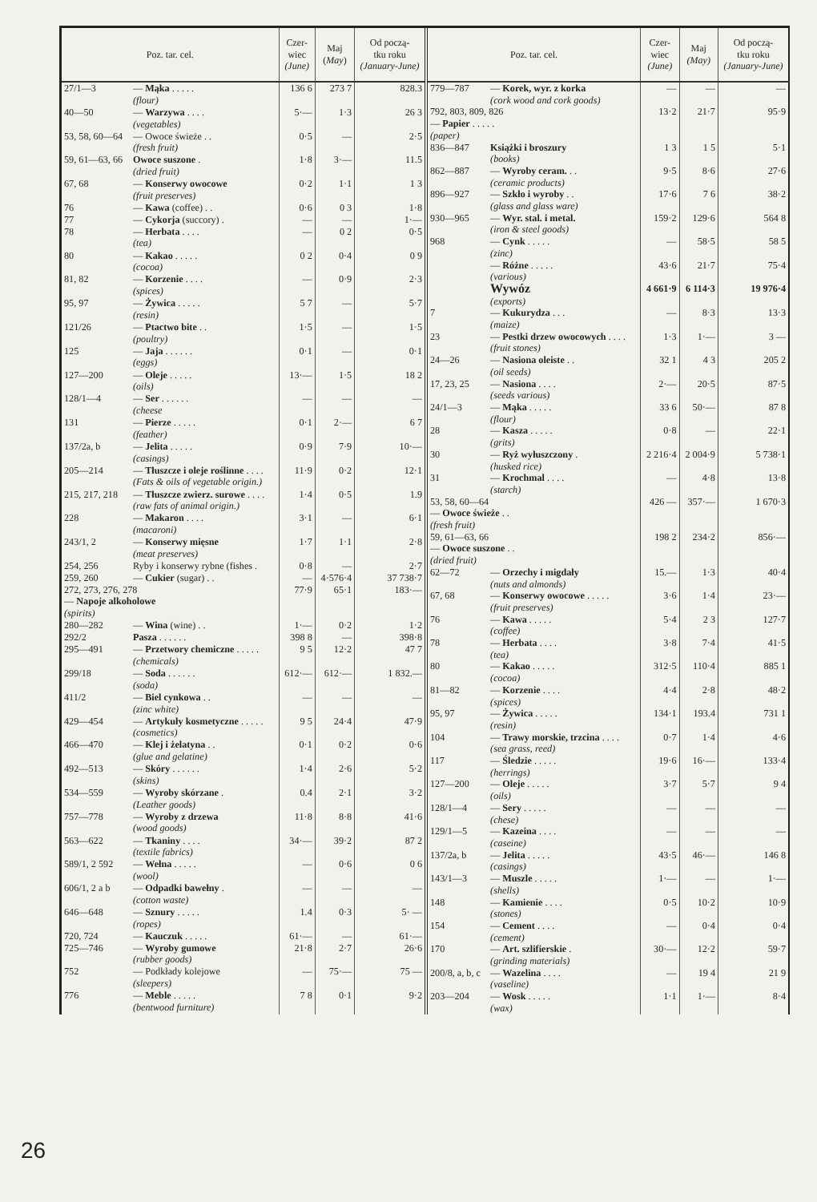| Poz. tar. cel. | | Czer- wiec (June) | Maj ( May ) | Od począ- tku roku (January-June) |
| --- | --- | --- | --- | --- |
| 27/1—3 | — Mąka . . . . . (flour) | 136 6 | 273 7 | 828.3 |
| 40—50 | — Warzywa . . . . (vegetables) | 5·— | 1·3 | 26 3 |
| 53, 58, 60—64 | — Owoce świeże . . (fresh fruit) | 0·5 | — | 2·5 |
| 59, 61—63, 66 | Owoce suszone . (dried fruit) | 1·8 | 3·— | 11.5 |
| 67, 68 | — Konserwy owocowe (fruit preserves) | 0·2 | 1·1 | 1 3 |
| 76 | — Kawa (coffee) . . | 0·6 | 0 3 | 1·8 |
| 77 | — Cykorja (succory) . | — | — | 1·— |
| 78 | — Herbata . . . . (tea) | — | 0 2 | 0·5 |
| 80 | — Kakao . . . . . (cocoa) | 0 2 | 0·4 | 0 9 |
| 81, 82 | — Korzenie . . . . (spices) | — | 0·9 | 2·3 |
| 95, 97 | — Żywica . . . . . (resin) | 5 7 | — | 5·7 |
| 121/26 | — Ptactwo bite . . (poultry) | 1·5 | — | 1·5 |
| 125 | — Jaja . . . . . . (eggs) | 0·1 | — | 0·1 |
| 127—200 | — Oleje . . . . . (oils) | 13·— | 1·5 | 18 2 |
| 128/1—4 | — Ser . . . . . . (cheese | — | — | — |
| 131 | — Pierze . . . . . (feather) | 0·1 | 2·— | 6 7 |
| 137/2a, b | — Jelita . . . . . (casings) | 0·9 | 7·9 | 10·— |
| 205—214 | — Tłuszcze i oleje roślinne . . . . (Fats & oils of vegetable origin.) | 11·9 | 0·2 | 12·1 |
| 215, 217, 218 | — Tłuszcze zwierz. surowe . . . . (raw fats of animal origin.) | 1·4 | 0·5 | 1.9 |
| 228 | — Makaron . . . . (macaroni) | 3·1 | — | 6·1 |
| 243/1, 2 | — Konserwy mięsne (meat preserves) | 1·7 | 1·1 | 2·8 |
| 254, 256 | Ryby i konserwy rybne (fishes . | 0·8 | — | 2·7 |
| 259, 260 | — Cukier (sugar) . . | — | 4·576·4 | 37 738·7 |
| 272, 273, 276, 278 — Napoje alkoholowe (spirits) | | 77·9 | 65·1 | 183·— |
| 280—282 | — Wina (wine) . . | 1·— | 0·2 | 1·2 |
| 292/2 | Pasza . . . . . . | 398 8 | — | 398·8 |
| 295—491 | — Przetwory chemiczne . . . . . (chemicals) | 9 5 | 12·2 | 47 7 |
| 299/18 | — Soda . . . . . . (soda) | 612·— | 612·— | 1 832.— |
| 411/2 | — Biel cynkowa . . (zinc white) | — | — | — |
| 429—454 | — Artykuły kosmetyczne . . . . . (cosmetics) | 9 5 | 24·4 | 47·9 |
| 466—470 | — Klej i żelatyna . . (glue and gelatine) | 0·1 | 0·2 | 0·6 |
| 492—513 | — Skóry . . . . . . (skins) | 1·4 | 2·6 | 5·2 |
| 534—559 | — Wyroby skórzane . (Leather goods) | 0.4 | 2·1 | 3·2 |
| 757—778 | — Wyroby z drzewa (wood goods) | 11·8 | 8·8 | 41·6 |
| 563—622 | — Tkaniny . . . . (textile fabrics) | 34·— | 39·2 | 87 2 |
| 589/1, 2 592 | — Wełna . . . . . (wool) | — | 0·6 | 0 6 |
| 606/1, 2 a b | — Odpadki bawełny . (cotton waste) | — | — | — |
| 646—648 | — Sznury . . . . . (ropes) | 1.4 | 0·3 | 5· — |
| 720, 724 | — Kauczuk . . . . . | 61·— | — | 61·— |
| 725—746 | — Wyroby gumowe (rubber goods) | 21·8 | 2·7 | 26·6 |
| 752 | — Podkłady kolejowe (sleepers) | — | 75·— | 75 — |
| 776 | — Meble . . . . . (bentwood furniture) | 7 8 | 0·1 | 9·2 |
| Poz. tar. cel. | | Czer- wiec (June) | Maj (May) | Od począ- tku roku (January-June) |
| --- | --- | --- | --- | --- |
| 779—787 | — Korek, wyr. z korka (cork wood and cork goods) | — | — | — |
| 792, 803, 809, 826 — Papier . . . . . (paper) | | 13·2 | 21·7 | 95·9 |
| 836—847 | Książki i broszury (books) | 1 3 | 1 5 | 5·1 |
| 862—887 | — Wyroby ceram. . . (ceramic products) | 9·5 | 8·6 | 27·6 |
| 896—927 | — Szkło i wyroby . . (glass and glass ware) | 17·6 | 7 6 | 38·2 |
| 930—965 | — Wyr. stal. i metal. (iron & steel goods) | 159·2 | 129·6 | 564 8 |
| 968 | — Cynk . . . . . (zinc) | — | 58·5 | 58 5 |
| | — Różne . . . . . (various) | 43·6 | 21·7 | 75·4 |
| | Wywóz (exports) | 4 661·9 | 6 114·3 | 19 976·4 |
| 7 | — Kukurydza . . . (maize) | — | 8·3 | 13·3 |
| 23 | — Pestki drzew owocowych . . . . (fruit stones) | 1·3 | 1·— | 3 — |
| 24—26 | — Nasiona oleiste . . (oil seeds) | 32 1 | 4 3 | 205 2 |
| 17, 23, 25 | — Nasiona . . . . (seeds various) | 2·— | 20·5 | 87·5 |
| 24/1—3 | — Mąka . . . . . (flour) | 33 6 | 50·— | 87 8 |
| 28 | — Kasza . . . . . (grits) | 0·8 | — | 22·1 |
| 30 | — Ryż wyłuszczony . (husked rice) | 2 216·4 | 2 004·9 | 5 738·1 |
| 31 | — Krochmal . . . . (starch) | — | 4·8 | 13·8 |
| 53, 58, 60—64 — Owoce świeże . . (fresh fruit) | | 426 — | 357·— | 1 670·3 |
| 59, 61—63, 66 — Owoce suszone . . (dried fruit) | | 198 2 | 234·2 | 856·— |
| 62—72 | — Orzechy i migdały (nuts and almonds) | 15.— | 1·3 | 40·4 |
| 67, 68 | — Konserwy owocowe . . . . . (fruit preserves) | 3·6 | 1·4 | 23·— |
| 76 | — Kawa . . . . . (coffee) | 5·4 | 2 3 | 127·7 |
| 78 | — Herbata . . . . (tea) | 3·8 | 7·4 | 41·5 |
| 80 | — Kakao . . . . . (cocoa) | 312·5 | 110·4 | 885 1 |
| 81—82 | — Korzenie . . . . (spices) | 4·4 | 2·8 | 48·2 |
| 95, 97 | — Żywica . . . . . (resin) | 134·1 | 193.4 | 731 1 |
| 104 | — Trawy morskie, trzcina . . . . (sea grass, reed) | 0·7 | 1·4 | 4·6 |
| 117 | — Śledzie . . . . . (herrings) | 19·6 | 16·— | 133·4 |
| 127—200 | — Oleje . . . . . (oils) | 3·7 | 5·7 | 9 4 |
| 128/1—4 | — Sery . . . . . (chese) | — | — | — |
| 129/1—5 | — Kazeina . . . . (caseine) | — | — | — |
| 137/2a, b | — Jelita . . . . . (casings) | 43·5 | 46·— | 146 8 |
| 143/1—3 | — Muszle . . . . . (shells) | 1·— | — | 1·— |
| 148 | — Kamienie . . . . (stones) | 0·5 | 10·2 | 10·9 |
| 154 | — Cement . . . . (cement) | — | 0·4 | 0·4 |
| 170 | — Art. szlifierskie . (grinding materials) | 30·— | 12·2 | 59·7 |
| 200/8, a, b, c | — Wazelina . . . . (vaseline) | — | 19 4 | 21 9 |
| 203—204 | — Wosk . . . . . (wax) | 1·1 | 1·— | 8·4 |
26